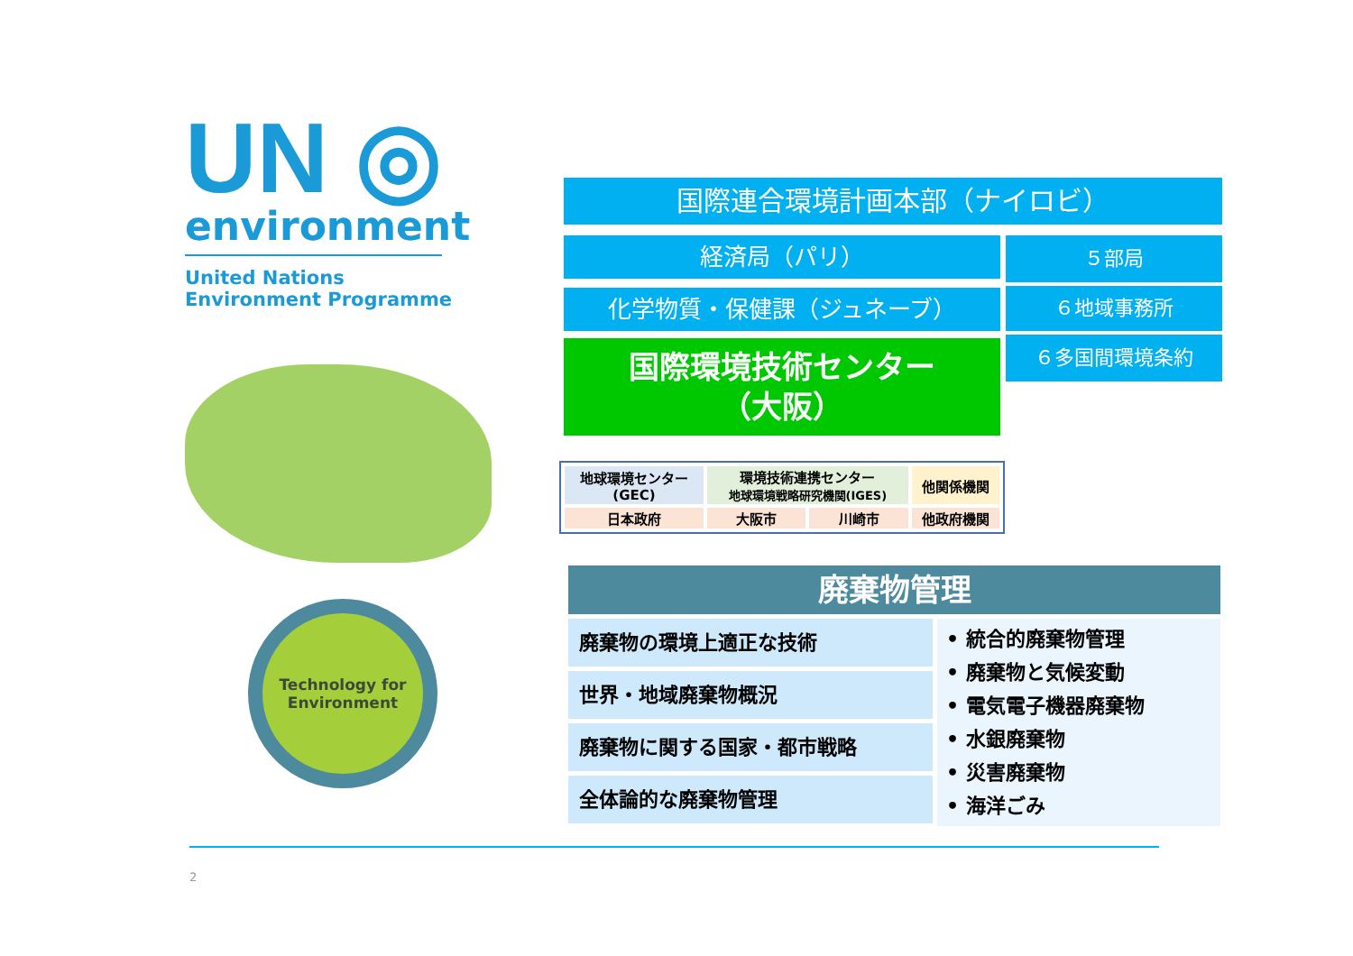UN ◎
environment
United Nations
Environment Programme
Technology for
Environment
国際連合環境計画本部（ナイロビ）
経済局（パリ）
化学物質・保健課（ジュネーブ）
国際環境技術センター
（大阪）
５部局
６地域事務所
６多国間環境条約
| 地球環境センター (GEC) | 環境技術連携センター 地球環境戦略研究機関(IGES) | | 他関係機関 |
| 日本政府 | 大阪市 | 川崎市 | 他政府機関 |
廃棄物管理
廃棄物の環境上適正な技術
世界・地域廃棄物概況
廃棄物に関する国家・都市戦略
全体論的な廃棄物管理
• 統合的廃棄物管理
• 廃棄物と気候変動
• 電気電子機器廃棄物
• 水銀廃棄物
• 災害廃棄物
• 海洋ごみ
2